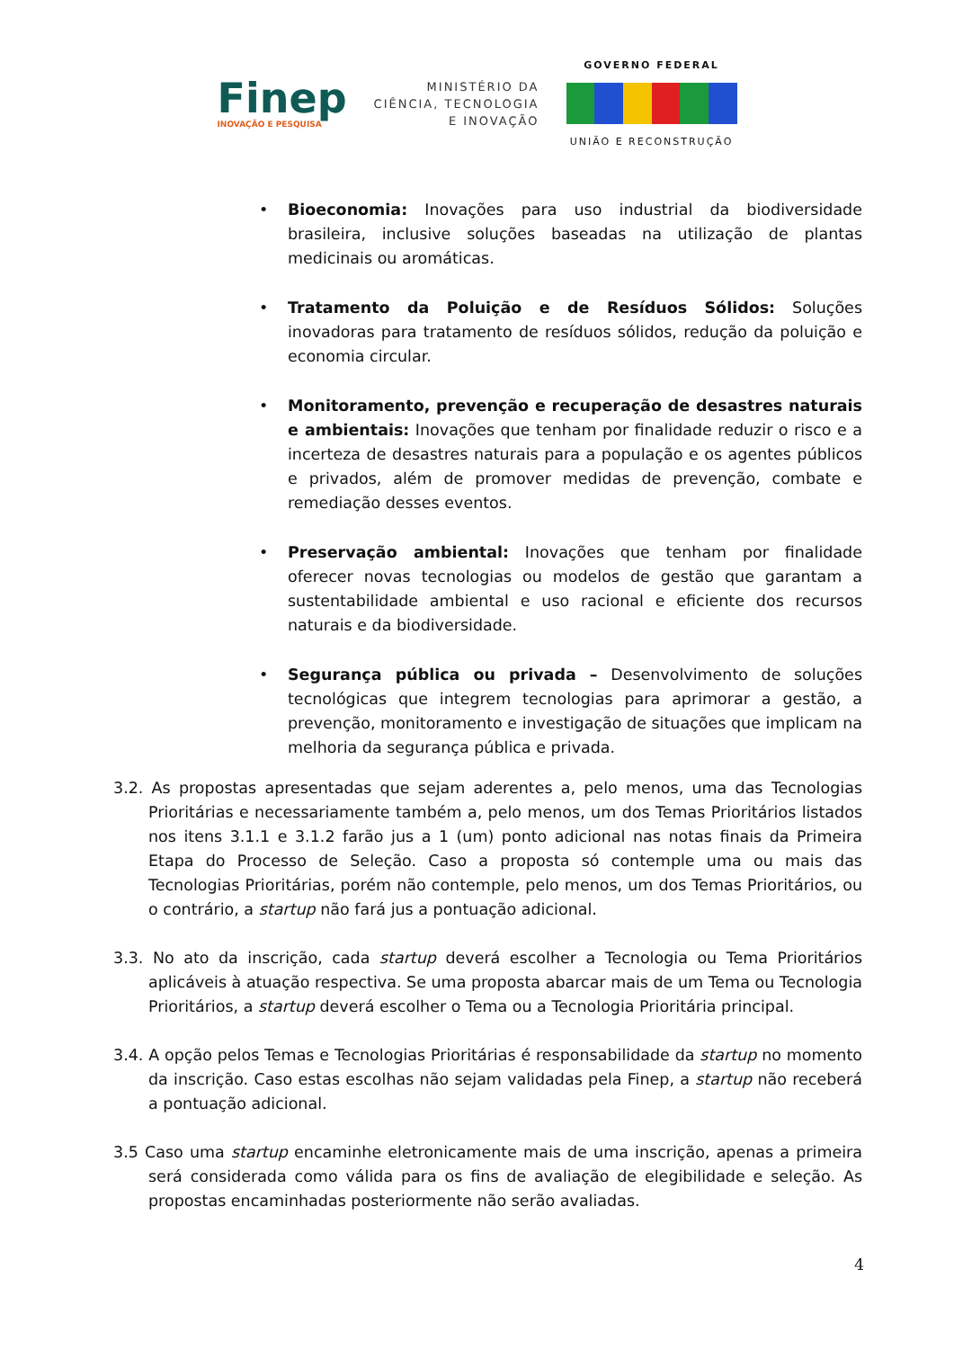Finep
INOVAÇÃO E PESQUISA
MINISTÉRIO DA
CIÊNCIA, TECNOLOGIA
E INOVAÇÃO
GOVERNO FEDERAL
UNIÃO E RECONSTRUÇÃO
• Bioeconomia: Inovações para uso industrial da biodiversidade brasileira, inclusive soluções baseadas na utilização de plantas medicinais ou aromáticas.
• Tratamento da Poluição e de Resíduos Sólidos: Soluções inovadoras para tratamento de resíduos sólidos, redução da poluição e economia circular.
• Monitoramento, prevenção e recuperação de desastres naturais e ambientais: Inovações que tenham por finalidade reduzir o risco e a incerteza de desastres naturais para a população e os agentes públicos e privados, além de promover medidas de prevenção, combate e remediação desses eventos.
• Preservação ambiental: Inovações que tenham por finalidade oferecer novas tecnologias ou modelos de gestão que garantam a sustentabilidade ambiental e uso racional e eficiente dos recursos naturais e da biodiversidade.
• Segurança pública ou privada – Desenvolvimento de soluções tecnológicas que integrem tecnologias para aprimorar a gestão, a prevenção, monitoramento e investigação de situações que implicam na melhoria da segurança pública e privada.
3.2. As propostas apresentadas que sejam aderentes a, pelo menos, uma das Tecnologias Prioritárias e necessariamente também a, pelo menos, um dos Temas Prioritários listados nos itens 3.1.1 e 3.1.2 farão jus a 1 (um) ponto adicional nas notas finais da Primeira Etapa do Processo de Seleção. Caso a proposta só contemple uma ou mais das Tecnologias Prioritárias, porém não contemple, pelo menos, um dos Temas Prioritários, ou o contrário, a startup não fará jus a pontuação adicional.
3.3. No ato da inscrição, cada startup deverá escolher a Tecnologia ou Tema Prioritários aplicáveis à atuação respectiva. Se uma proposta abarcar mais de um Tema ou Tecnologia Prioritários, a startup deverá escolher o Tema ou a Tecnologia Prioritária principal.
3.4. A opção pelos Temas e Tecnologias Prioritárias é responsabilidade da startup no momento da inscrição. Caso estas escolhas não sejam validadas pela Finep, a startup não receberá a pontuação adicional.
3.5 Caso uma startup encaminhe eletronicamente mais de uma inscrição, apenas a primeira será considerada como válida para os fins de avaliação de elegibilidade e seleção. As propostas encaminhadas posteriormente não serão avaliadas.
4